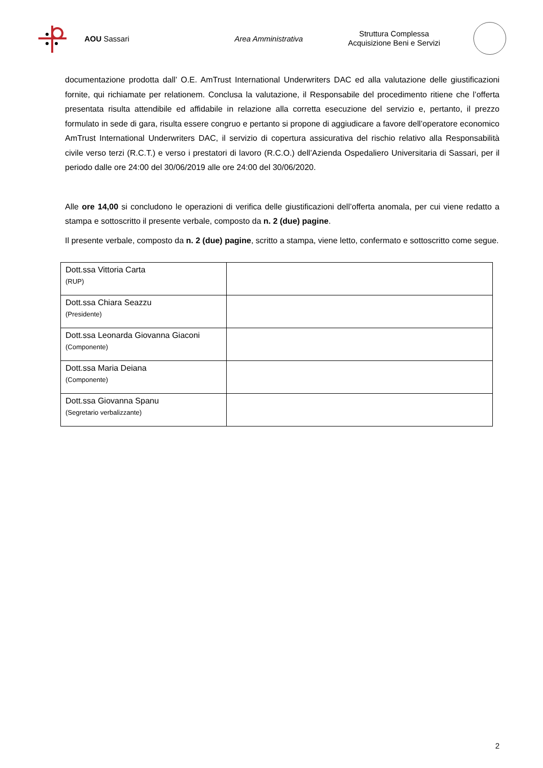AOU Sassari Area Amministrativa
Struttura Complessa
Acquisizione Beni e Servizi
documentazione prodotta dall’ O.E. AmTrust International Underwriters DAC ed alla valutazione delle giustificazioni fornite, qui richiamate per relationem. Conclusa la valutazione, il Responsabile del procedimento ritiene che l’offerta presentata risulta attendibile ed affidabile in relazione alla corretta esecuzione del servizio e, pertanto, il prezzo formulato in sede di gara, risulta essere congruo e pertanto si propone di aggiudicare a favore dell’operatore economico AmTrust International Underwriters DAC, il servizio di copertura assicurativa del rischio relativo alla Responsabilità civile verso terzi (R.C.T.) e verso i prestatori di lavoro (R.C.O.) dell’Azienda Ospedaliero Universitaria di Sassari, per il periodo dalle ore 24:00 del 30/06/2019 alle ore 24:00 del 30/06/2020.
Alle ore 14,00 si concludono le operazioni di verifica delle giustificazioni dell’offerta anomala, per cui viene redatto a stampa e sottoscritto il presente verbale, composto da n. 2 (due) pagine.
Il presente verbale, composto da n. 2 (due) pagine, scritto a stampa, viene letto, confermato e sottoscritto come segue.
| Dott.ssa Vittoria Carta (RUP) | |
| Dott.ssa Chiara Seazzu (Presidente) | |
| Dott.ssa Leonarda Giovanna Giaconi (Componente) | |
| Dott.ssa Maria Deiana (Componente) | |
| Dott.ssa Giovanna Spanu (Segretario verbalizzante) | |
2